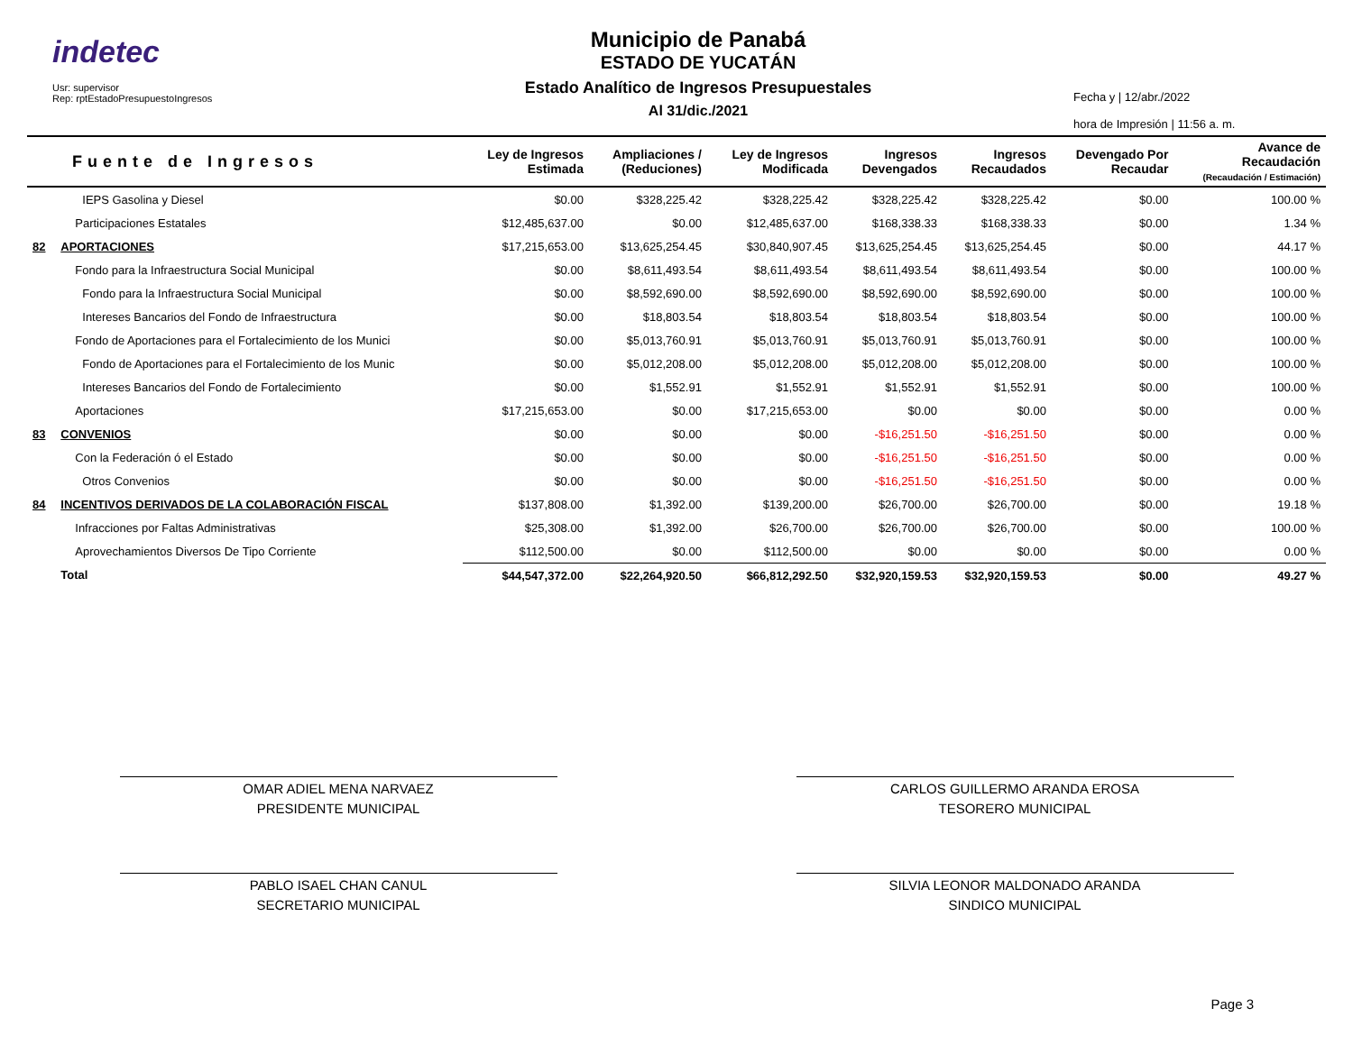indetec
Usr: supervisor
Rep: rptEstadoPresupuestoIngresos
Municipio de Panabá
ESTADO DE YUCATÁN
Estado Analítico de Ingresos Presupuestales
Al 31/dic./2021
Fecha y | 12/abr./2022
hora de Impresión | 11:56 a. m.
| Fuente de Ingresos | | Ley de Ingresos Estimada | Ampliaciones / (Reduciones) | Ley de Ingresos Modificada | Ingresos Devengados | Ingresos Recaudados | Devengado Por Recaudar | Avance de Recaudación (Recaudación / Estimación) |
| --- | --- | --- | --- | --- | --- | --- | --- | --- |
| | IEPS Gasolina y Diesel | $0.00 | $328,225.42 | $328,225.42 | $328,225.42 | $328,225.42 | $0.00 | 100.00 % |
| | Participaciones Estatales | $12,485,637.00 | $0.00 | $12,485,637.00 | $168,338.33 | $168,338.33 | $0.00 | 1.34 % |
| 82 | APORTACIONES | $17,215,653.00 | $13,625,254.45 | $30,840,907.45 | $13,625,254.45 | $13,625,254.45 | $0.00 | 44.17 % |
| | Fondo para la Infraestructura Social Municipal | $0.00 | $8,611,493.54 | $8,611,493.54 | $8,611,493.54 | $8,611,493.54 | $0.00 | 100.00 % |
| | Fondo para la Infraestructura Social Municipal | $0.00 | $8,592,690.00 | $8,592,690.00 | $8,592,690.00 | $8,592,690.00 | $0.00 | 100.00 % |
| | Intereses Bancarios del Fondo de Infraestructura | $0.00 | $18,803.54 | $18,803.54 | $18,803.54 | $18,803.54 | $0.00 | 100.00 % |
| | Fondo de Aportaciones para el Fortalecimiento de los Munici | $0.00 | $5,013,760.91 | $5,013,760.91 | $5,013,760.91 | $5,013,760.91 | $0.00 | 100.00 % |
| | Fondo de Aportaciones para el Fortalecimiento de los Munic | $0.00 | $5,012,208.00 | $5,012,208.00 | $5,012,208.00 | $5,012,208.00 | $0.00 | 100.00 % |
| | Intereses Bancarios del Fondo de Fortalecimiento | $0.00 | $1,552.91 | $1,552.91 | $1,552.91 | $1,552.91 | $0.00 | 100.00 % |
| | Aportaciones | $17,215,653.00 | $0.00 | $17,215,653.00 | $0.00 | $0.00 | $0.00 | 0.00 % |
| 83 | CONVENIOS | $0.00 | $0.00 | $0.00 | -$16,251.50 | -$16,251.50 | $0.00 | 0.00 % |
| | Con la Federación ó el Estado | $0.00 | $0.00 | $0.00 | -$16,251.50 | -$16,251.50 | $0.00 | 0.00 % |
| | Otros Convenios | $0.00 | $0.00 | $0.00 | -$16,251.50 | -$16,251.50 | $0.00 | 0.00 % |
| 84 | INCENTIVOS DERIVADOS DE LA COLABORACIÓN FISCAL | $137,808.00 | $1,392.00 | $139,200.00 | $26,700.00 | $26,700.00 | $0.00 | 19.18 % |
| | Infracciones por Faltas Administrativas | $25,308.00 | $1,392.00 | $26,700.00 | $26,700.00 | $26,700.00 | $0.00 | 100.00 % |
| | Aprovechamientos Diversos De Tipo Corriente | $112,500.00 | $0.00 | $112,500.00 | $0.00 | $0.00 | $0.00 | 0.00 % |
| | Total | $44,547,372.00 | $22,264,920.50 | $66,812,292.50 | $32,920,159.53 | $32,920,159.53 | $0.00 | 49.27 % |
OMAR ADIEL MENA NARVAEZ
PRESIDENTE MUNICIPAL
CARLOS GUILLERMO ARANDA EROSA
TESORERO MUNICIPAL
PABLO ISAEL CHAN CANUL
SECRETARIO MUNICIPAL
SILVIA LEONOR MALDONADO ARANDA
SINDICO MUNICIPAL
Page 3